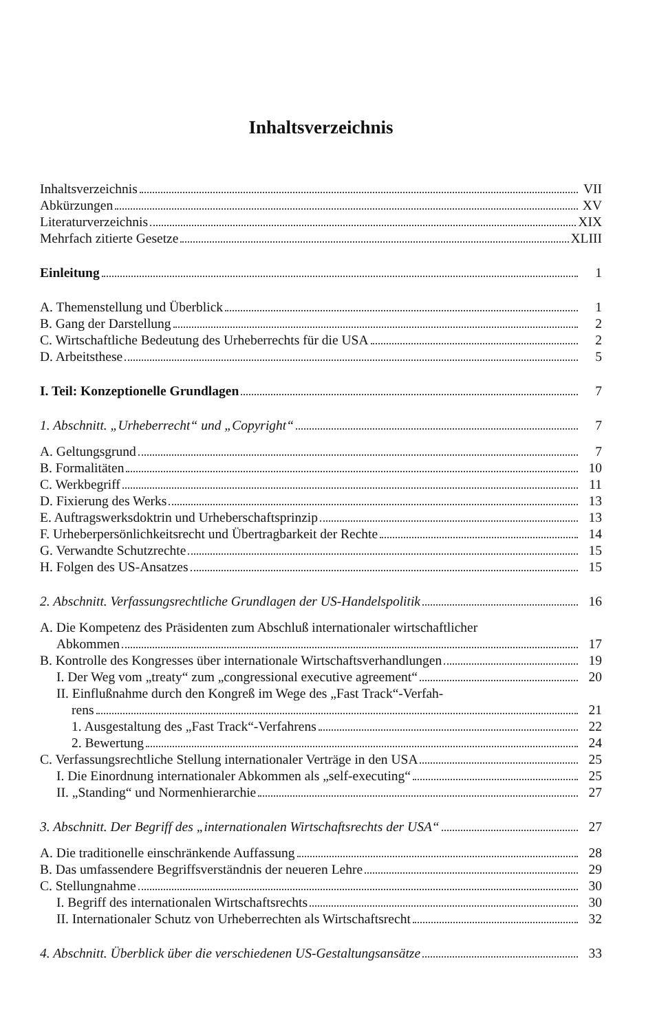Inhaltsverzeichnis
Inhaltsverzeichnis VII
Abkürzungen XV
Literaturverzeichnis XIX
Mehrfach zitierte Gesetze XLIII
Einleitung 1
A. Themenstellung und Überblick 1
B. Gang der Darstellung 2
C. Wirtschaftliche Bedeutung des Urheberrechts für die USA 2
D. Arbeitsthese 5
I. Teil: Konzeptionelle Grundlagen 7
1. Abschnitt. „Urheberrecht“ und „Copyright“ 7
A. Geltungsgrund 7
B. Formalitäten 10
C. Werkbegriff 11
D. Fixierung des Werks 13
E. Auftragswerksdoktrin und Urheberschaftsprinzip 13
F. Urheberpersönlichkeitsrecht und Übertragbarkeit der Rechte 14
G. Verwandte Schutzrechte 15
H. Folgen des US-Ansatzes 15
2. Abschnitt. Verfassungsrechtliche Grundlagen der US-Handelspolitik 16
A. Die Kompetenz des Präsidenten zum Abschluß internationaler wirtschaftlicher
Abkommen 17
B. Kontrolle des Kongresses über internationale Wirtschaftsverhandlungen 19
I. Der Weg vom „treaty“ zum „congressional executive agreement“ 20
II. Einflußnahme durch den Kongreß im Wege des „Fast Track“-Verfah-
rens 21
1. Ausgestaltung des „Fast Track“-Verfahrens 22
2. Bewertung 24
C. Verfassungsrechtliche Stellung internationaler Verträge in den USA 25
I. Die Einordnung internationaler Abkommen als „self-executing“ 25
II. „Standing“ und Normenhierarchie 27
3. Abschnitt. Der Begriff des „internationalen Wirtschaftsrechts der USA“ 27
A. Die traditionelle einschränkende Auffassung 28
B. Das umfassendere Begriffsverständnis der neueren Lehre 29
C. Stellungnahme 30
I. Begriff des internationalen Wirtschaftsrechts 30
II. Internationaler Schutz von Urheberrechten als Wirtschaftsrecht 32
4. Abschnitt. Überblick über die verschiedenen US-Gestaltungsansätze 33